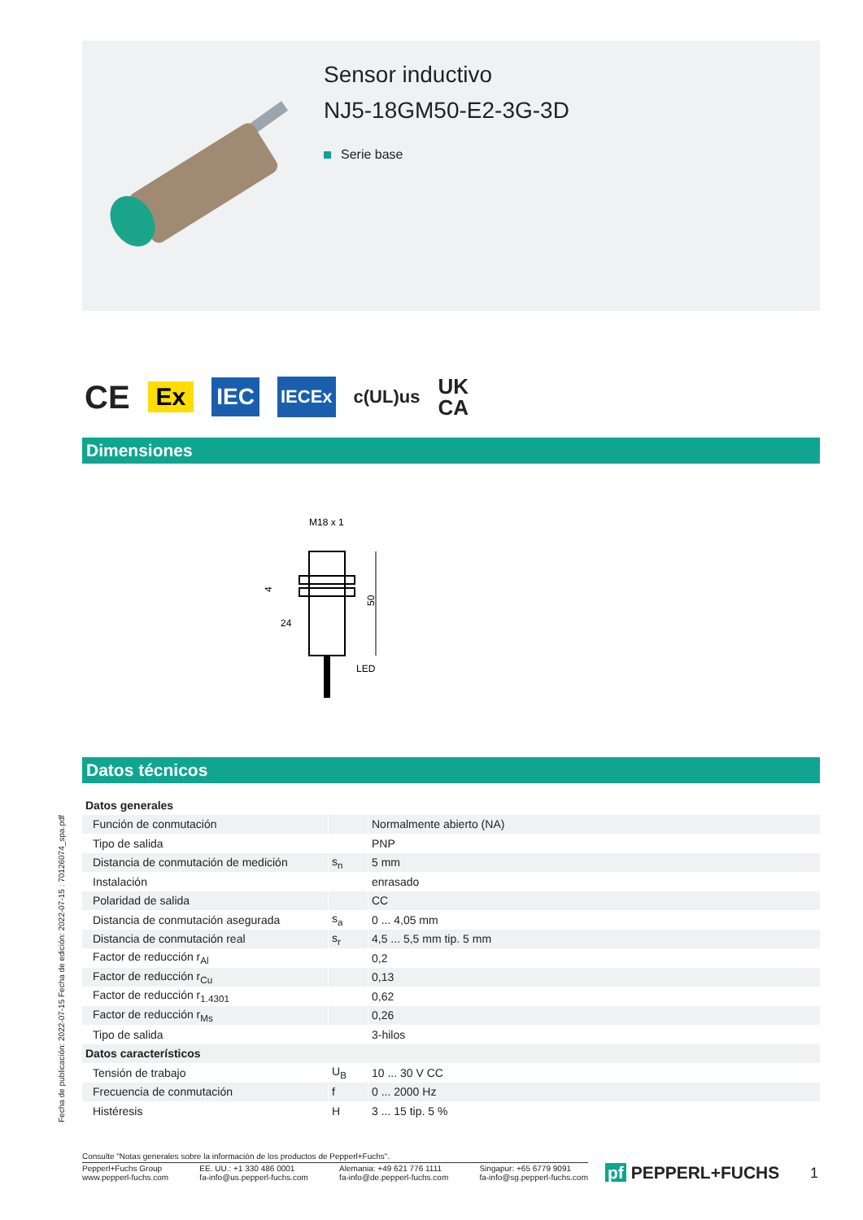Sensor inductivo
NJ5-18GM50-E2-3G-3D
Serie base
CE Ex IEC IECEx c(UL)us UK
CA
Dimensiones
M18 x 1
50
4
24
LED
Datos técnicos
| Datos generales | | |
| Función de conmutación | | Normalmente abierto (NA) |
| Tipo de salida | | PNP |
| Distancia de conmutación de medición | s<sub>n</sub> | 5 mm |
| Instalación | | enrasado |
| Polaridad de salida | | CC |
| Distancia de conmutación asegurada | s<sub>a</sub> | 0 ... 4,05 mm |
| Distancia de conmutación real | s<sub>r</sub> | 4,5 ... 5,5 mm tip. 5 mm |
| Factor de reducción r<sub>Al</sub> | | 0,2 |
| Factor de reducción r<sub>Cu</sub> | | 0,13 |
| Factor de reducción r<sub>1.4301</sub> | | 0,62 |
| Factor de reducción r<sub>Ms</sub> | | 0,26 |
| Tipo de salida | | 3-hilos |
| Datos característicos | | |
| Tensión de trabajo | U<sub>B</sub> | 10 ... 30 V CC |
| Frecuencia de conmutación | f | 0 ... 2000 Hz |
| Histéresis | H | 3 ... 15 tip. 5 % |
Fecha de publicación: 2022-07-15 Fecha de edición: 2022-07-15 : 70126074_spa.pdf
Consulte "Notas generales sobre la información de los productos de Pepperl+Fuchs".
Pepperl+Fuchs Group
www.pepperl-fuchs.com
EE. UU.: +1 330 486 0001
fa-info@us.pepperl-fuchs.com
Alemania: +49 621 776 1111
fa-info@de.pepperl-fuchs.com
Singapur: +65 6779 9091
fa-info@sg.pepperl-fuchs.com
pf PEPPERL+FUCHS 1